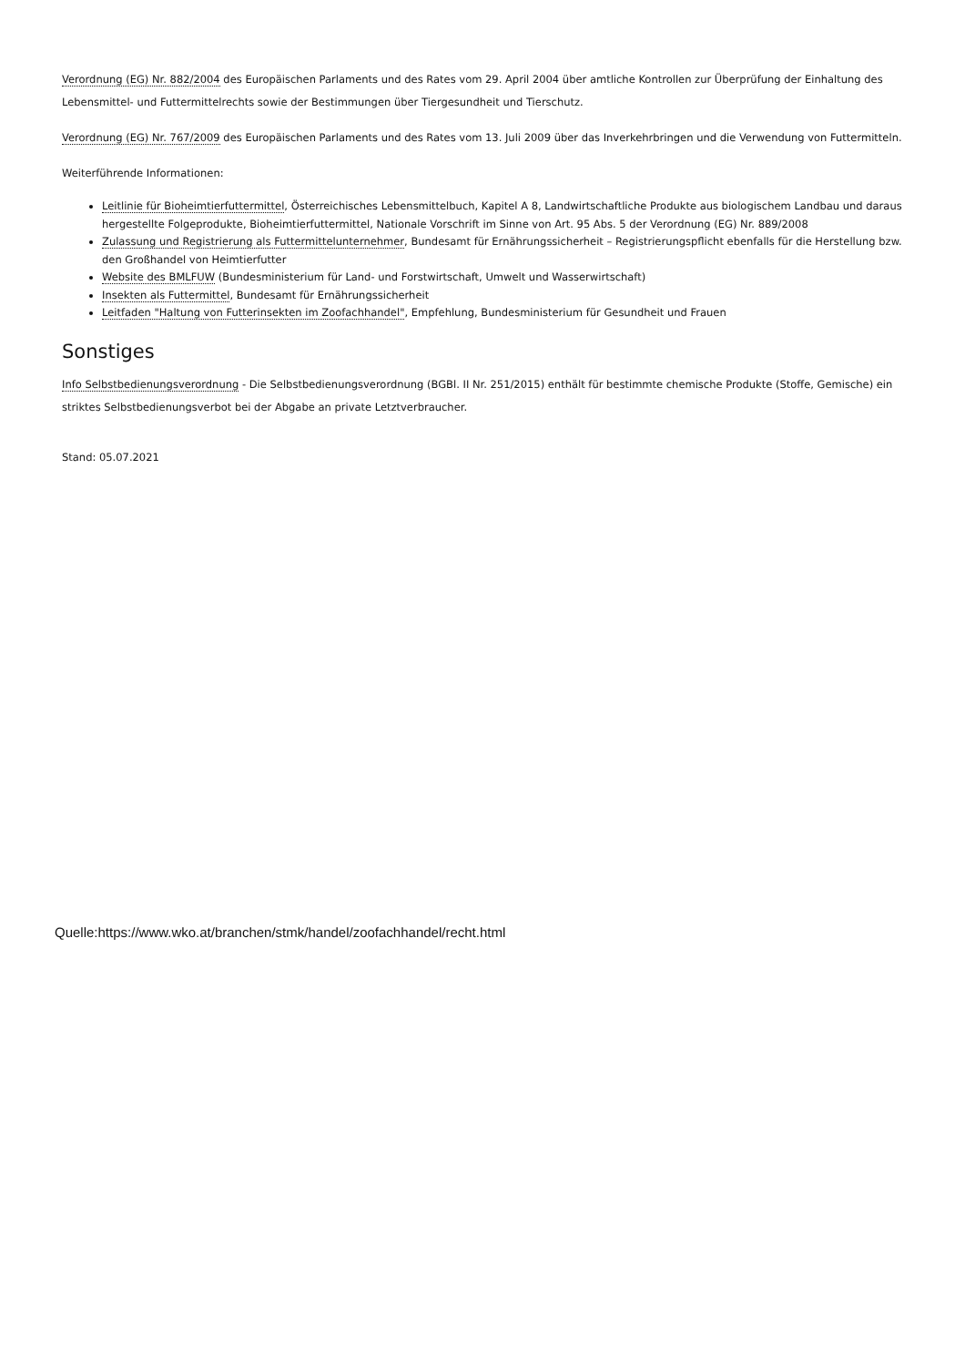Verordnung (EG) Nr. 882/2004 des Europäischen Parlaments und des Rates vom 29. April 2004 über amtliche Kontrollen zur Überprüfung der Einhaltung des Lebensmittel- und Futtermittelrechts sowie der Bestimmungen über Tiergesundheit und Tierschutz.
Verordnung (EG) Nr. 767/2009 des Europäischen Parlaments und des Rates vom 13. Juli 2009 über das Inverkehrbringen und die Verwendung von Futtermitteln.
Weiterführende Informationen:
Leitlinie für Bioheimtierfuttermittel, Österreichisches Lebensmittelbuch, Kapitel A 8, Landwirtschaftliche Produkte aus biologischem Landbau und daraus hergestellte Folgeprodukte, Bioheimtierfuttermittel, Nationale Vorschrift im Sinne von Art. 95 Abs. 5 der Verordnung (EG) Nr. 889/2008
Zulassung und Registrierung als Futtermittelunternehmer, Bundesamt für Ernährungssicherheit – Registrierungspflicht ebenfalls für die Herstellung bzw. den Großhandel von Heimtierfutter
Website des BMLFUW (Bundesministerium für Land- und Forstwirtschaft, Umwelt und Wasserwirtschaft)
Insekten als Futtermittel, Bundesamt für Ernährungssicherheit
Leitfaden "Haltung von Futterinsekten im Zoofachhandel", Empfehlung, Bundesministerium für Gesundheit und Frauen
Sonstiges
Info Selbstbedienungsverordnung - Die Selbstbedienungsverordnung (BGBl. II Nr. 251/2015) enthält für bestimmte chemische Produkte (Stoffe, Gemische) ein striktes Selbstbedienungsverbot bei der Abgabe an private Letztverbraucher.
Stand: 05.07.2021
Quelle:https://www.wko.at/branchen/stmk/handel/zoofachhandel/recht.html